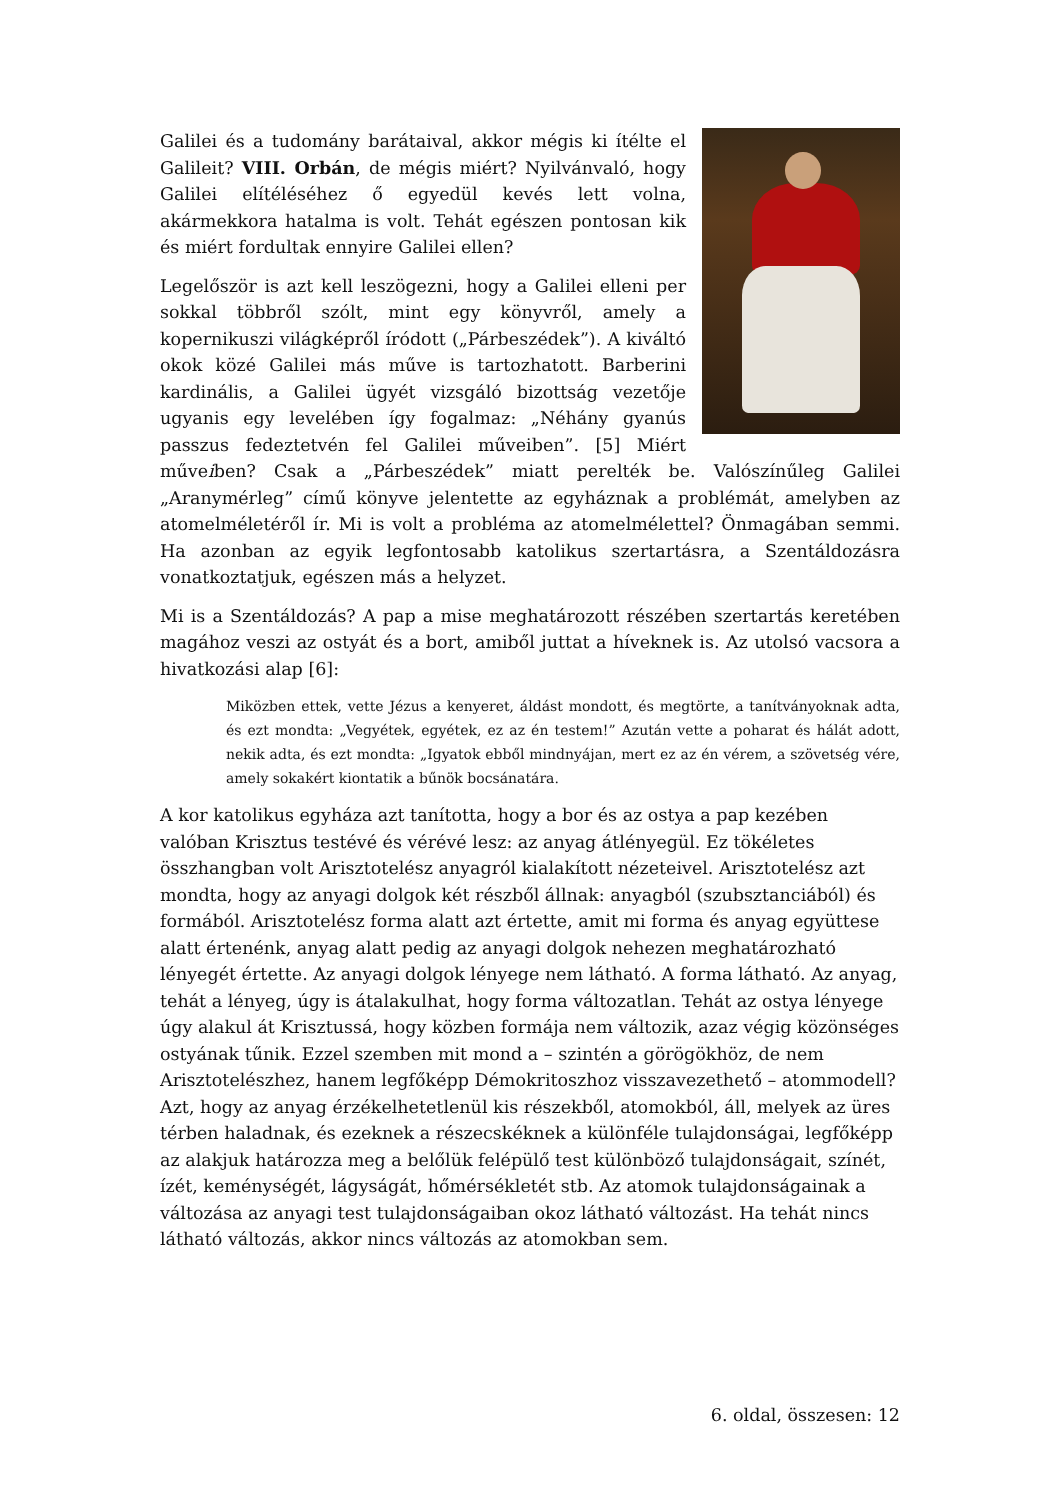Galilei és a tudomány barátaival, akkor mégis ki ítélte el Galileit? VIII. Orbán, de mégis miért? Nyilvánvaló, hogy Galilei elítéléséhez ő egyedül kevés lett volna, akármekkora hatalma is volt. Tehát egészen pontosan kik és miért fordultak ennyire Galilei ellen?
Legelőször is azt kell leszögezni, hogy a Galilei elleni per sokkal többről szólt, mint egy könyvről, amely a kopernikuszi világképről íródott („Párbeszédek”). A kiváltó okok közé Galilei más műve is tartozhatott. Barberini kardinális, a Galilei ügyét vizsgáló bizottság vezetője ugyanis egy levelében így fogalmaz: „Néhány gyanús passzus fedeztetvén fel Galilei műveiben”. [5] Miért műveiben? Csak a „Párbeszédek” miatt perelték be. Valószínűleg Galilei „Aranymérleg” című könyve jelentette az egyháznak a problémát, amelyben az atomelméletéről ír. Mi is volt a probléma az atomelmélettel? Önmagában semmi. Ha azonban az egyik legfontosabb katolikus szertartásra, a Szentáldozásra vonatkoztatjuk, egészen más a helyzet.
Mi is a Szentáldozás? A pap a mise meghatározott részében szertartás keretében magához veszi az ostyát és a bort, amiből juttat a híveknek is. Az utolsó vacsora a hivatkozási alap [6]:
Miközben ettek, vette Jézus a kenyeret, áldást mondott, és megtörte, a tanítványoknak adta, és ezt mondta: „Vegyétek, egyétek, ez az én testem!” Azután vette a poharat és hálát adott, nekik adta, és ezt mondta: „Igyatok ebből mindnyájan, mert ez az én vérem, a szövetség vére, amely sokakért kiontatik a bűnök bocsánatára.
A kor katolikus egyháza azt tanította, hogy a bor és az ostya a pap kezében valóban Krisztus testévé és vérévé lesz: az anyag átlényegül. Ez tökéletes összhangban volt Arisztotelész anyagról kialakított nézeteivel. Arisztotelész azt mondta, hogy az anyagi dolgok két részből állnak: anyagból (szubsztanciából) és formából. Arisztotelész forma alatt azt értette, amit mi forma és anyag együttese alatt értenénk, anyag alatt pedig az anyagi dolgok nehezen meghatározható lényegét értette. Az anyagi dolgok lényege nem látható. A forma látható. Az anyag, tehát a lényeg, úgy is átalakulhat, hogy forma változatlan. Tehát az ostya lényege úgy alakul át Krisztussá, hogy közben formája nem változik, azaz végig közönséges ostyának tűnik. Ezzel szemben mit mond a – szintén a görögökhöz, de nem Arisztotelészhez, hanem legfőképp Démokritoszhoz visszavezethető – atommodell? Azt, hogy az anyag érzékelhetetlenül kis részekből, atomokból, áll, melyek az üres térben haladnak, és ezeknek a részecskéknek a különféle tulajdonságai, legfőképp az alakjuk határozza meg a belőlük felépülő test különböző tulajdonságait, színét, ízét, keménységét, lágyságát, hőmérsékletét stb. Az atomok tulajdonságainak a változása az anyagi test tulajdonságaiban okoz látható változást. Ha tehát nincs látható változás, akkor nincs változás az atomokban sem.
6. oldal, összesen: 12